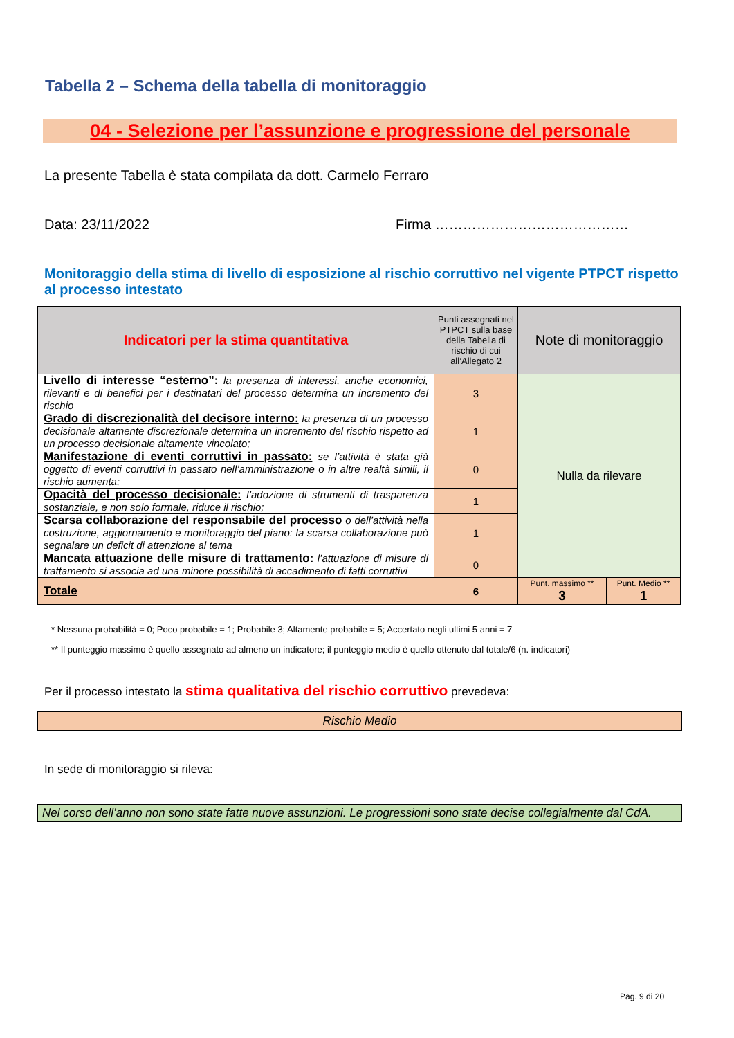Tabella 2 – Schema della tabella di monitoraggio
04 - Selezione per l’assunzione e progressione del personale
La presente Tabella è stata compilata da dott. Carmelo Ferraro
Data: 23/11/2022 Firma ……………………………………
Monitoraggio della stima di livello di esposizione al rischio corruttivo nel vigente PTPCT rispetto al processo intestato
| Indicatori per la stima quantitativa | Punti assegnati nel PTPCT sulla base della Tabella di rischio di cui all’Allegato 2 | Note di monitoraggio | |
| --- | --- | --- | --- |
| Livello di interesse “esterno”: la presenza di interessi, anche economici, rilevanti e di benefici per i destinatari del processo determina un incremento del rischio | 3 | Nulla da rilevare | |
| Grado di discrezionalità del decisore interno: la presenza di un processo decisionale altamente discrezionale determina un incremento del rischio rispetto ad un processo decisionale altamente vincolato; | 1 | | |
| Manifestazione di eventi corruttivi in passato: se l’attività è stata già oggetto di eventi corruttivi in passato nell’amministrazione o in altre realtà simili, il rischio aumenta; | 0 | | |
| Opacità del processo decisionale: l’adozione di strumenti di trasparenza sostanziale, e non solo formale, riduce il rischio; | 1 | | |
| Scarsa collaborazione del responsabile del processo o dell’attività nella costruzione, aggiornamento e monitoraggio del piano: la scarsa collaborazione può segnalare un deficit di attenzione al tema | 1 | | |
| Mancata attuazione delle misure di trattamento: l’attuazione di misure di trattamento si associa ad una minore possibilità di accadimento di fatti corruttivi | 0 | | |
| Totale | 6 | Punt. massimo ** 3 | Punt. Medio ** 1 |
* Nessuna probabilità = 0; Poco probabile = 1; Probabile 3; Altamente probabile = 5; Accertato negli ultimi 5 anni = 7
** Il punteggio massimo è quello assegnato ad almeno un indicatore; il punteggio medio è quello ottenuto dal totale/6 (n. indicatori)
Per il processo intestato la stima qualitativa del rischio corruttivo prevedeva:
Rischio Medio
In sede di monitoraggio si rileva:
Nel corso dell’anno non sono state fatte nuove assunzioni. Le progressioni sono state decise collegialmente dal CdA.
Pag. 9 di 20